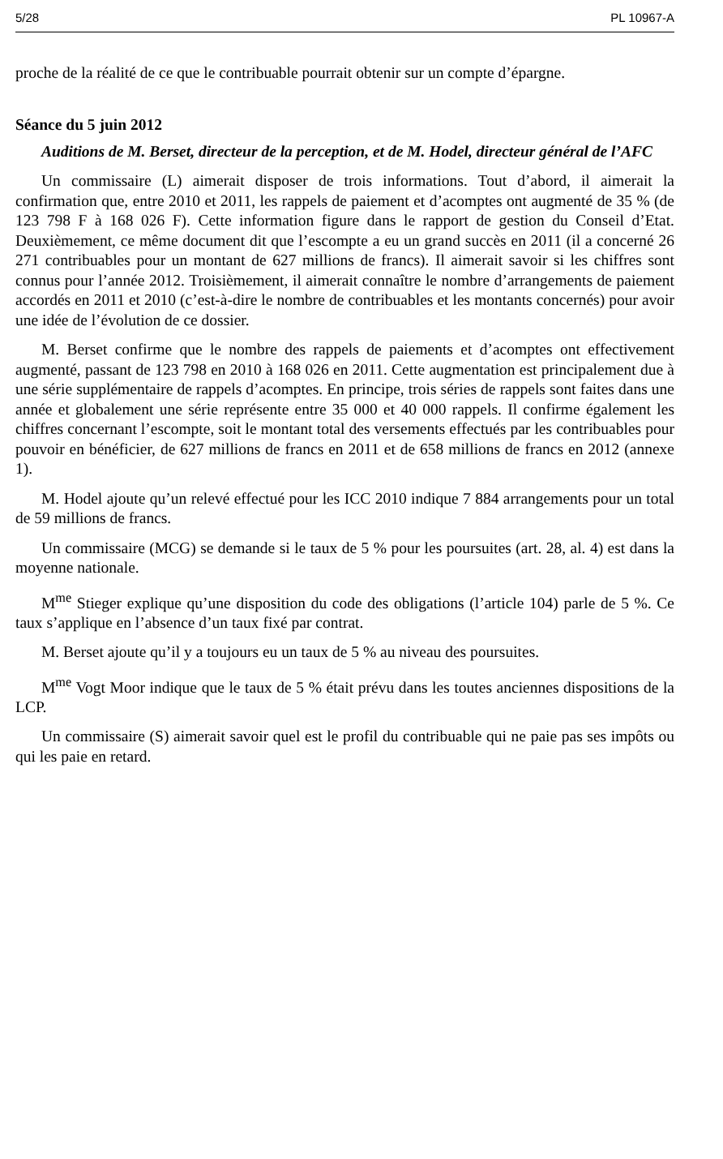5/28 PL 10967-A
proche de la réalité de ce que le contribuable pourrait obtenir sur un compte d’épargne.
Séance du 5 juin 2012
Auditions de M. Berset, directeur de la perception, et de M. Hodel, directeur général de l’AFC
Un commissaire (L) aimerait disposer de trois informations. Tout d’abord, il aimerait la confirmation que, entre 2010 et 2011, les rappels de paiement et d’acomptes ont augmenté de 35 % (de 123 798 F à 168 026 F). Cette information figure dans le rapport de gestion du Conseil d’Etat. Deuxièmement, ce même document dit que l’escompte a eu un grand succès en 2011 (il a concerné 26 271 contribuables pour un montant de 627 millions de francs). Il aimerait savoir si les chiffres sont connus pour l’année 2012. Troisièmement, il aimerait connaître le nombre d’arrangements de paiement accordés en 2011 et 2010 (c’est-à-dire le nombre de contribuables et les montants concernés) pour avoir une idée de l’évolution de ce dossier.
M. Berset confirme que le nombre des rappels de paiements et d’acomptes ont effectivement augmenté, passant de 123 798 en 2010 à 168 026 en 2011. Cette augmentation est principalement due à une série supplémentaire de rappels d’acomptes. En principe, trois séries de rappels sont faites dans une année et globalement une série représente entre 35 000 et 40 000 rappels. Il confirme également les chiffres concernant l’escompte, soit le montant total des versements effectués par les contribuables pour pouvoir en bénéficier, de 627 millions de francs en 2011 et de 658 millions de francs en 2012 (annexe 1).
M. Hodel ajoute qu’un relevé effectué pour les ICC 2010 indique 7 884 arrangements pour un total de 59 millions de francs.
Un commissaire (MCG) se demande si le taux de 5 % pour les poursuites (art. 28, al. 4) est dans la moyenne nationale.
M<sup>me</sup> Stieger explique qu’une disposition du code des obligations (l’article 104) parle de 5 %. Ce taux s’applique en l’absence d’un taux fixé par contrat.
M. Berset ajoute qu’il y a toujours eu un taux de 5 % au niveau des poursuites.
M<sup>me</sup> Vogt Moor indique que le taux de 5 % était prévu dans les toutes anciennes dispositions de la LCP.
Un commissaire (S) aimerait savoir quel est le profil du contribuable qui ne paie pas ses impôts ou qui les paie en retard.